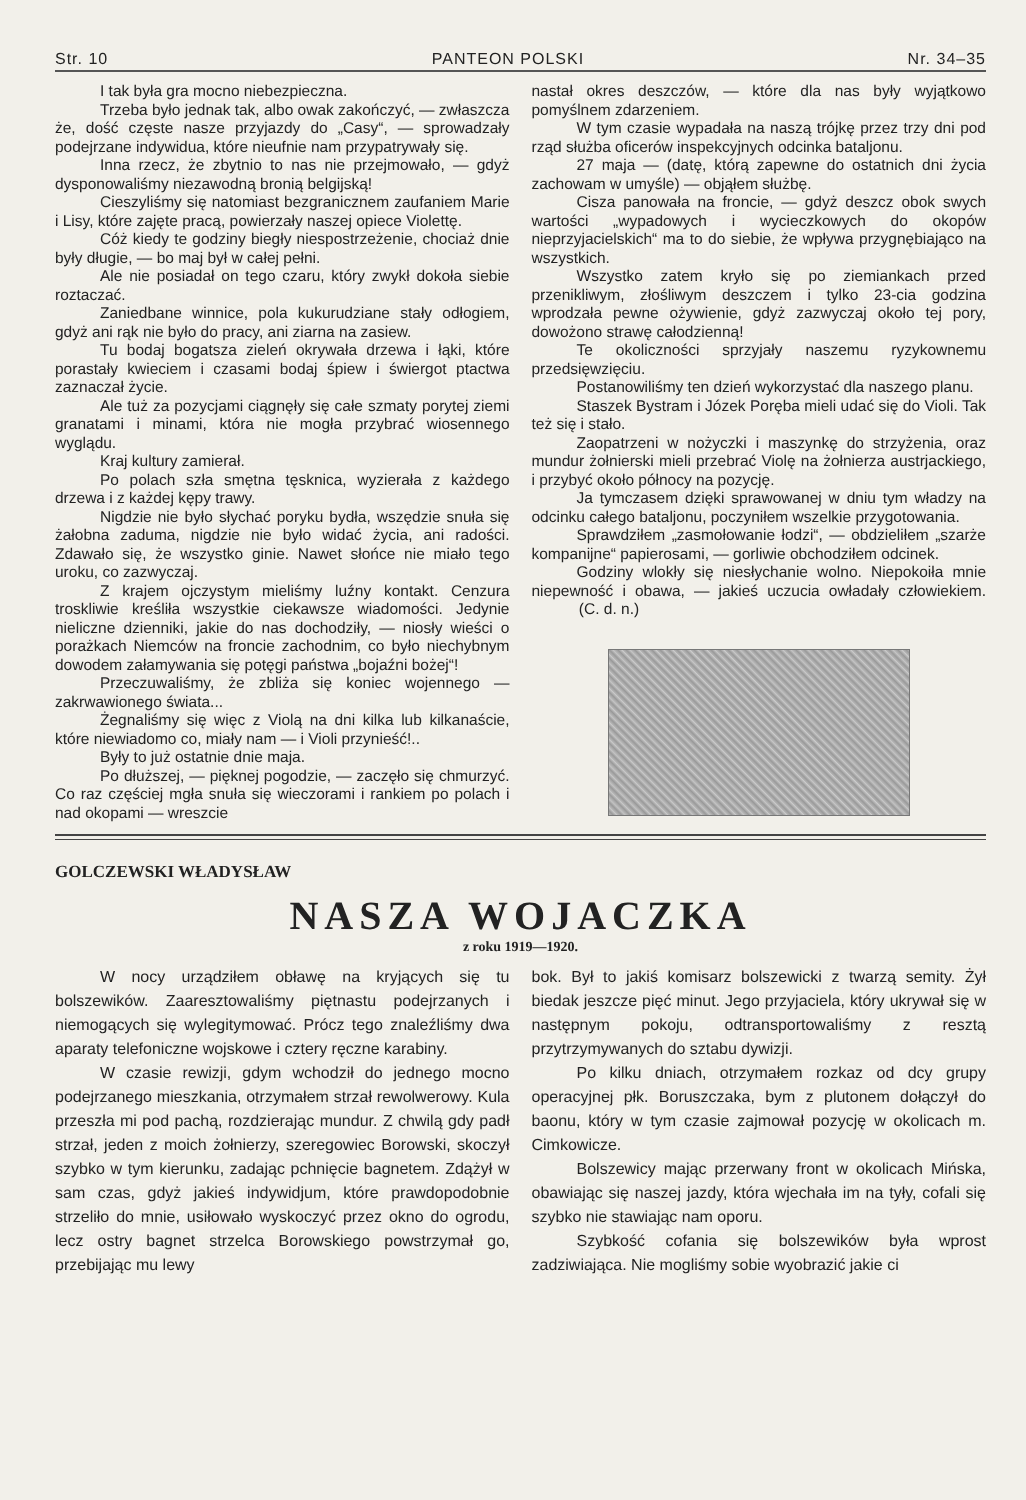Str. 10 PANTEON POLSKI Nr. 34–35
I tak była gra mocno niebezpieczna.
Trzeba było jednak tak, albo owak zakończyć, — zwłaszcza że, dość częste nasze przyjazdy do „Casy“, — sprowadzały podejrzane indywidua, które nieufnie nam przypatrywały się.
Inna rzecz, że zbytnio to nas nie przejmowało, — gdyż dysponowaliśmy niezawodną bronią belgijską!
Cieszyliśmy się natomiast bezgranicznem zaufaniem Marie i Lisy, które zajęte pracą, powierzały naszej opiece Violettę.
Cóż kiedy te godziny biegły niespostrzeżenie, chociaż dnie były długie, — bo maj był w całej pełni.
Ale nie posiadał on tego czaru, który zwykł dokoła siebie roztaczać.
Zaniedbane winnice, pola kukurudziane stały odłogiem, gdyż ani rąk nie było do pracy, ani ziarna na zasiew.
Tu bodaj bogatsza zieleń okrywała drzewa i łąki, które porastały kwieciem i czasami bodaj śpiew i świergot ptactwa zaznaczał życie.
Ale tuż za pozycjami ciągnęły się całe szmaty porytej ziemi granatami i minami, która nie mogła przybrać wiosennego wyglądu.
Kraj kultury zamierał.
Po polach szła smętna tęsknica, wyzierała z każdego drzewa i z każdej kępy trawy.
Nigdzie nie było słychać poryku bydła, wszędzie snuła się żałobna zaduma, nigdzie nie było widać życia, ani radości. Zdawało się, że wszystko ginie. Nawet słońce nie miało tego uroku, co zazwyczaj.
Z krajem ojczystym mieliśmy luźny kontakt. Cenzura troskliwie kreśliła wszystkie ciekawsze wiadomości. Jedynie nieliczne dzienniki, jakie do nas dochodziły, — niosły wieści o porażkach Niemców na froncie zachodnim, co było niechybnym dowodem załamywania się potęgi państwa „bojaźni bożej“!
Przeczuwaliśmy, że zbliża się koniec wojennego — zakrwawionego świata...
Żegnaliśmy się więc z Violą na dni kilka lub kilkanaście, które niewiadomo co, miały nam — i Violi przynieść!..
Były to już ostatnie dnie maja.
Po dłuższej, — pięknej pogodzie, — zaczęło się chmurzyć. Co raz częściej mgła snuła się wieczorami i rankiem po polach i nad okopami — wreszcie
nastał okres deszczów, — które dla nas były wyjątkowo pomyślnem zdarzeniem.
W tym czasie wypadała na naszą trójkę przez trzy dni pod rząd służba oficerów inspekcyjnych odcinka bataljonu.
27 maja — (datę, którą zapewne do ostatnich dni życia zachowam w umyśle) — objąłem służbę.
Cisza panowała na froncie, — gdyż deszcz obok swych wartości „wypadowych i wycieczkowych do okopów nieprzyjacielskich“ ma to do siebie, że wpływa przygnębiająco na wszystkich.
Wszystko zatem kryło się po ziemiankach przed przenikliwym, złośliwym deszczem i tylko 23-cia godzina wprodzała pewne ożywienie, gdyż zazwyczaj około tej pory, dowożono strawę całodzienną!
Te okoliczności sprzyjały naszemu ryzykownemu przedsięwzięciu.
Postanowiliśmy ten dzień wykorzystać dla naszego planu.
Staszek Bystram i Józek Poręba mieli udać się do Violi. Tak też się i stało.
Zaopatrzeni w nożyczki i maszynkę do strzyżenia, oraz mundur żołnierski mieli przebrać Violę na żołnierza austrjackiego, i przybyć około północy na pozycję.
Ja tymczasem dzięki sprawowanej w dniu tym władzy na odcinku całego bataljonu, poczyniłem wszelkie przygotowania.
Sprawdziłem „zasmołowanie łodzi“, — obdzieliłem „szarże kompanijne“ papierosami, — gorliwie obchodziłem odcinek.
Godziny wlokły się niesłychanie wolno. Niepokoiła mnie niepewność i obawa, — jakieś uczucia owładały człowiekiem. (C. d. n.)
GOLCZEWSKI WŁADYSŁAW
NASZA WOJACZKA
z roku 1919—1920.
W nocy urządziłem obławę na kryjących się tu bolszewików. Zaaresztowaliśmy piętnastu podejrzanych i niemogących się wylegitymować. Prócz tego znaleźliśmy dwa aparaty telefoniczne wojskowe i cztery ręczne karabiny.
W czasie rewizji, gdym wchodził do jednego mocno podejrzanego mieszkania, otrzymałem strzał rewolwerowy. Kula przeszła mi pod pachą, rozdzierając mundur. Z chwilą gdy padł strzał, jeden z moich żołnierzy, szeregowiec Borowski, skoczył szybko w tym kierunku, zadając pchnięcie bagnetem. Zdążył w sam czas, gdyż jakieś indywidjum, które prawdopodobnie strzeliło do mnie, usiłowało wyskoczyć przez okno do ogrodu, lecz ostry bagnet strzelca Borowskiego powstrzymał go, przebijając mu lewy
bok. Był to jakiś komisarz bolszewicki z twarzą semity. Żył biedak jeszcze pięć minut. Jego przyjaciela, który ukrywał się w następnym pokoju, odtransportowaliśmy z resztą przytrzymywanych do sztabu dywizji.
Po kilku dniach, otrzymałem rozkaz od dcy grupy operacyjnej płk. Boruszczaka, bym z plutonem dołączył do baonu, który w tym czasie zajmował pozycję w okolicach m. Cimkowicze.
Bolszewicy mając przerwany front w okolicach Mińska, obawiając się naszej jazdy, która wjechała im na tyły, cofali się szybko nie stawiając nam oporu.
Szybkość cofania się bolszewików była wprost zadziwiająca. Nie mogliśmy sobie wyobrazić jakie ci